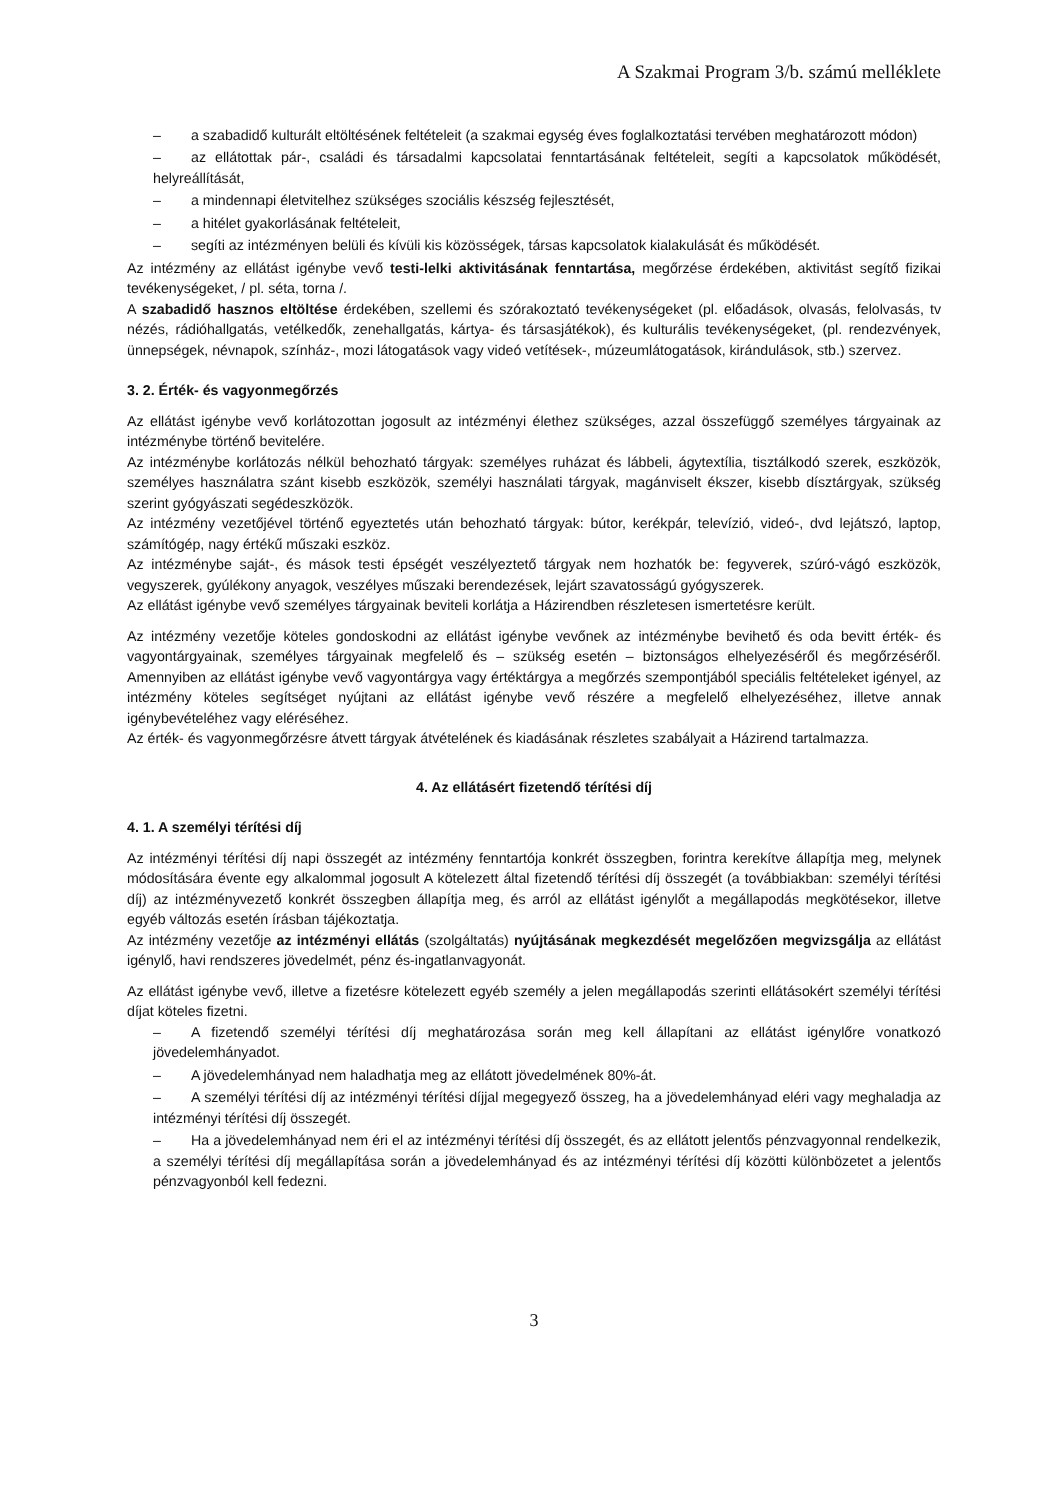A Szakmai Program 3/b. számú melléklete
– a szabadidő kulturált eltöltésének feltételeit (a szakmai egység éves foglalkoztatási tervében meghatározott módon)
– az ellátottak pár-, családi és társadalmi kapcsolatai fenntartásának feltételeit, segíti a kapcsolatok működését, helyreállítását,
– a mindennapi életvitelhez szükséges szociális készség fejlesztését,
– a hitélet gyakorlásának feltételeit,
– segíti az intézményen belüli és kívüli kis közösségek, társas kapcsolatok kialakulását és működését.
Az intézmény az ellátást igénybe vevő testi-lelki aktivitásának fenntartása, megőrzése érdekében, aktivitást segítő fizikai tevékenységeket, / pl. séta, torna /.
A szabadidő hasznos eltöltése érdekében, szellemi és szórakoztató tevékenységeket (pl. előadások, olvasás, felolvasás, tv nézés, rádióhallgatás, vetélkedők, zenehallgatás, kártya- és társasjátékok), és kulturális tevékenységeket, (pl. rendezvények, ünnepségek, névnapok, színház-, mozi látogatások vagy videó vetítések-, múzeumlátogatások, kirándulások, stb.) szervez.
3. 2. Érték- és vagyonmegőrzés
Az ellátást igénybe vevő korlátozottan jogosult az intézményi élethez szükséges, azzal összefüggő személyes tárgyainak az intézménybe történő bevitelére.
Az intézménybe korlátozás nélkül behozható tárgyak: személyes ruházat és lábbeli, ágytextília, tisztálkodó szerek, eszközök, személyes használatra szánt kisebb eszközök, személyi használati tárgyak, magánviselt ékszer, kisebb dísztárgyak, szükség szerint gyógyászati segédeszközök.
Az intézmény vezetőjével történő egyeztetés után behozható tárgyak: bútor, kerékpár, televízió, videó-, dvd lejátszó, laptop, számítógép, nagy értékű műszaki eszköz.
Az intézménybe saját-, és mások testi épségét veszélyeztető tárgyak nem hozhatók be: fegyverek, szúró-vágó eszközök, vegyszerek, gyúlékony anyagok, veszélyes műszaki berendezések, lejárt szavatosságú gyógyszerek.
Az ellátást igénybe vevő személyes tárgyainak beviteli korlátja a Házirendben részletesen ismertetésre került.
Az intézmény vezetője köteles gondoskodni az ellátást igénybe vevőnek az intézménybe bevihető és oda bevitt érték- és vagyontárgyainak, személyes tárgyainak megfelelő és – szükség esetén – biztonságos elhelyezéséről és megőrzéséről. Amennyiben az ellátást igénybe vevő vagyontárgya vagy értéktárgya a megőrzés szempontjából speciális feltételeket igényel, az intézmény köteles segítséget nyújtani az ellátást igénybe vevő részére a megfelelő elhelyezéséhez, illetve annak igénybevételéhez vagy eléréséhez.
Az érték- és vagyonmegőrzésre átvett tárgyak átvételének és kiadásának részletes szabályait a Házirend tartalmazza.
4. Az ellátásért fizetendő térítési díj
4. 1. A személyi térítési díj
Az intézményi térítési díj napi összegét az intézmény fenntartója konkrét összegben, forintra kerekítve állapítja meg, melynek módosítására évente egy alkalommal jogosult A kötelezett által fizetendő térítési díj összegét (a továbbiakban: személyi térítési díj) az intézményvezető konkrét összegben állapítja meg, és arról az ellátást igénylőt a megállapodás megkötésekor, illetve egyéb változás esetén írásban tájékoztatja.
Az intézmény vezetője az intézményi ellátás (szolgáltatás) nyújtásának megkezdését megelőzően megvizsgálja az ellátást igénylő, havi rendszeres jövedelmét, pénz és-ingatlanvagyonát.
Az ellátást igénybe vevő, illetve a fizetésre kötelezett egyéb személy a jelen megállapodás szerinti ellátásokért személyi térítési díjat köteles fizetni.
– A fizetendő személyi térítési díj meghatározása során meg kell állapítani az ellátást igénylőre vonatkozó jövedelemhányadot.
– A jövedelemhányad nem haladhatja meg az ellátott jövedelmének 80%-át.
– A személyi térítési díj az intézményi térítési díjjal megegyező összeg, ha a jövedelemhányad eléri vagy meghaladja az intézményi térítési díj összegét.
– Ha a jövedelemhányad nem éri el az intézményi térítési díj összegét, és az ellátott jelentős pénzvagyonnal rendelkezik, a személyi térítési díj megállapítása során a jövedelemhányad és az intézményi térítési díj közötti különbözetet a jelentős pénzvagyonból kell fedezni.
3